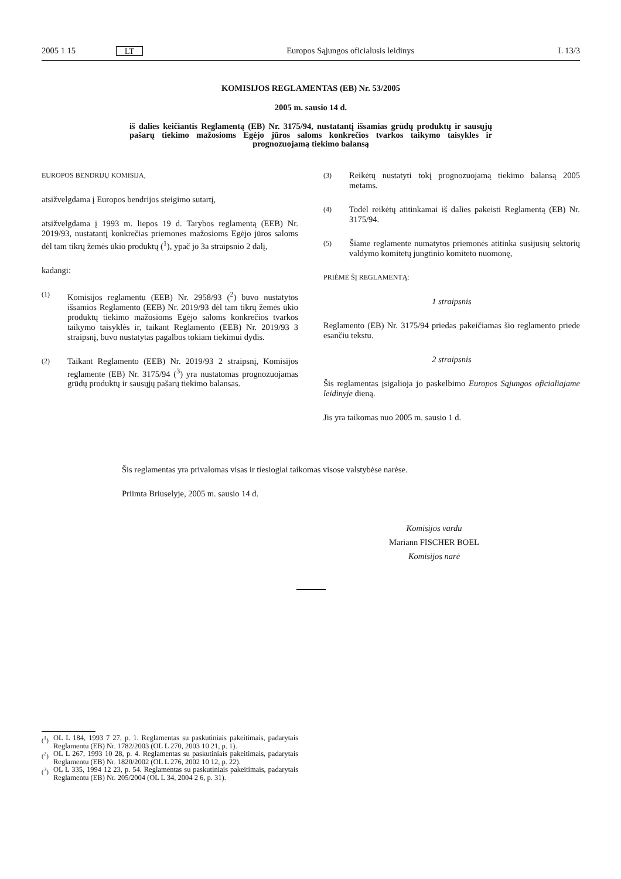2005 1 15 LT Europos Sąjungos oficialusis leidinys L 13/3
KOMISIJOS REGLAMENTAS (EB) Nr. 53/2005
2005 m. sausio 14 d.
iš dalies keičiantis Reglamentą (EB) Nr. 3175/94, nustatantį išsamias grūdų produktų ir sausųjų pašarų tiekimo mažosioms Egėjo jūros saloms konkrečios tvarkos taikymo taisykles ir prognozuojamą tiekimo balansą
EUROPOS BENDRIJŲ KOMISIJA,
atsižvelgdama į Europos bendrijos steigimo sutartį,
atsižvelgdama į 1993 m. liepos 19 d. Tarybos reglamentą (EEB) Nr. 2019/93, nustatantį konkrečias priemones mažosioms Egėjo jūros saloms dėl tam tikrų žemės ūkio produktų (<sup>1</sup>), ypač jo 3a straipsnio 2 dalį,
kadangi:
(1)
Komisijos reglamentu (EEB) Nr. 2958/93 (<sup>2</sup>) buvo nustatytos išsamios Reglamento (EEB) Nr. 2019/93 dėl tam tikrų žemės ūkio produktų tiekimo mažosioms Egėjo saloms konkrečios tvarkos taikymo taisyklės ir, taikant Reglamento (EEB) Nr. 2019/93 3 straipsnį, buvo nustatytas pagalbos tokiam tiekimui dydis.
(2)
Taikant Reglamento (EEB) Nr. 2019/93 2 straipsnį, Komisijos reglamente (EB) Nr. 3175/94 (<sup>3</sup>) yra nustatomas prognozuojamas grūdų produktų ir sausųjų pašarų tiekimo balansas.
(3)
Reikėtų nustatyti tokį prognozuojamą tiekimo balansą 2005 metams.
(4)
Todėl reikėtų atitinkamai iš dalies pakeisti Reglamentą (EB) Nr. 3175/94.
(5)
Šiame reglamente numatytos priemonės atitinka susijusių sektorių valdymo komitetų jungtinio komiteto nuomonę,
PRIĖMĖ ŠĮ REGLAMENTĄ:
1 straipsnis
Reglamento (EB) Nr. 3175/94 priedas pakeičiamas šio reglamento priede esančiu tekstu.
2 straipsnis
Šis reglamentas įsigalioja jo paskelbimo Europos Sąjungos oficialiajame leidinyje dieną.
Jis yra taikomas nuo 2005 m. sausio 1 d.
Šis reglamentas yra privalomas visas ir tiesiogiai taikomas visose valstybėse narėse.
Priimta Briuselyje, 2005 m. sausio 14 d.
Komisijos vardu
Mariann FISCHER BOEL
Komisijos narė
(<sup>1</sup>) OL L 184, 1993 7 27, p. 1. Reglamentas su paskutiniais pakeitimais, padarytais Reglamentu (EB) Nr. 1782/2003 (OL L 270, 2003 10 21, p. 1).
(<sup>2</sup>) OL L 267, 1993 10 28, p. 4. Reglamentas su paskutiniais pakeitimais, padarytais Reglamentu (EB) Nr. 1820/2002 (OL L 276, 2002 10 12, p. 22).
(<sup>3</sup>) OL L 335, 1994 12 23, p. 54. Reglamentas su paskutiniais pakeitimais, padarytais Reglamentu (EB) Nr. 205/2004 (OL L 34, 2004 2 6, p. 31).